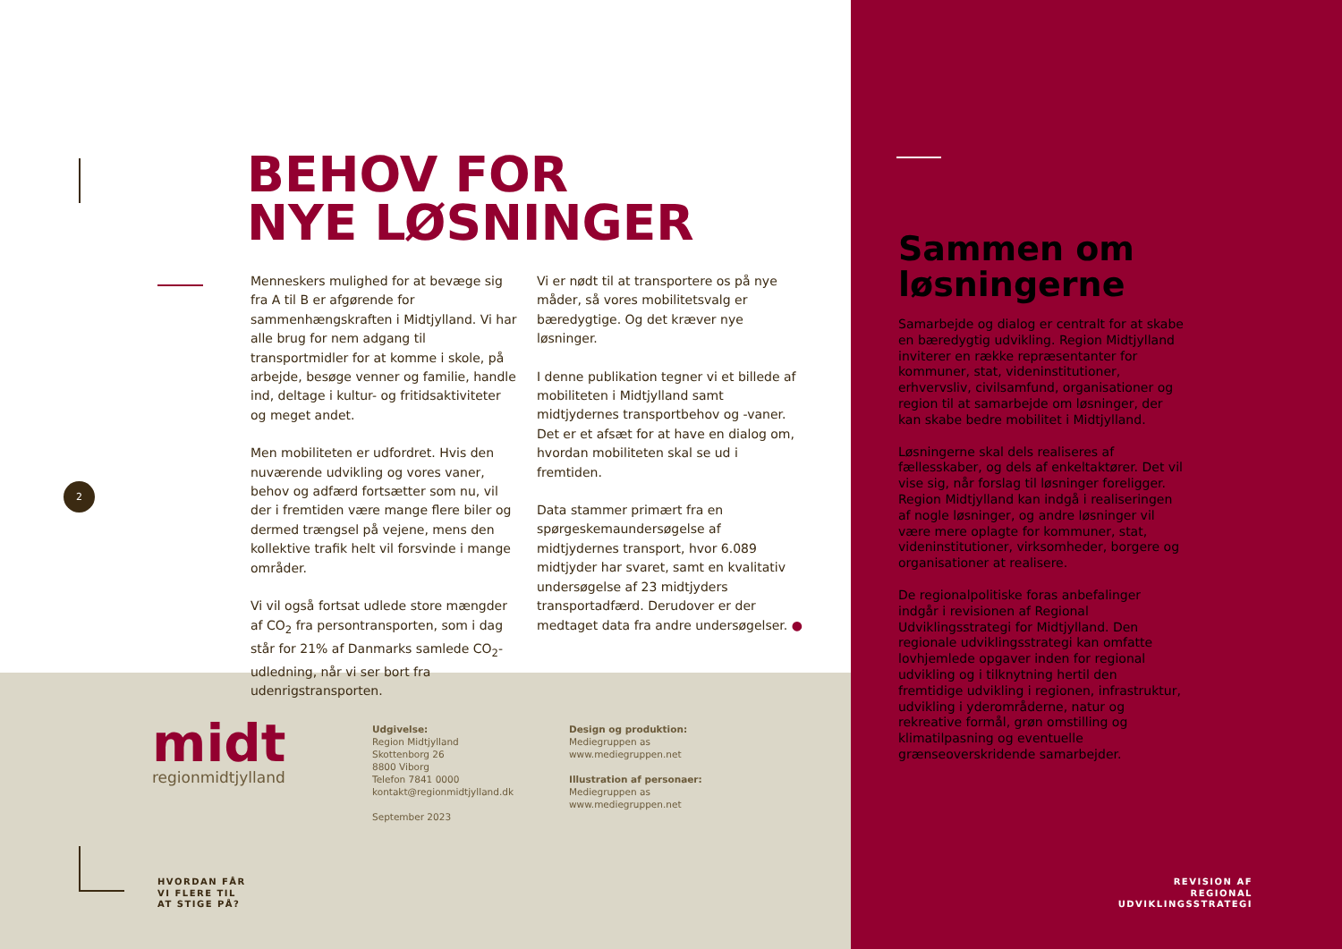BEHOV FOR
NYE LØSNINGER
Menneskers mulighed for at bevæge sig fra A til B er afgørende for sammenhængskraften i Midtjylland. Vi har alle brug for nem adgang til transportmidler for at komme i skole, på arbejde, besøge venner og familie, handle ind, deltage i kultur- og fritidsaktiviteter og meget andet.
Men mobiliteten er udfordret. Hvis den nuværende udvikling og vores vaner, behov og adfærd fortsætter som nu, vil der i fremtiden være mange flere biler og dermed trængsel på vejene, mens den kollektive trafik helt vil forsvinde i mange områder.
Vi vil også fortsat udlede store mængder af CO<sub>2</sub> fra persontransporten, som i dag står for 21% af Danmarks samlede CO<sub>2</sub>-udledning, når vi ser bort fra udenrigstransporten.
Vi er nødt til at transportere os på nye måder, så vores mobilitetsvalg er bæredygtige. Og det kræver nye løsninger.
I denne publikation tegner vi et billede af mobiliteten i Midtjylland samt midtjydernes transportbehov og -vaner. Det er et afsæt for at have en dialog om, hvordan mobiliteten skal se ud i fremtiden.
Data stammer primært fra en spørgeskemaundersøgelse af midtjydernes transport, hvor 6.089 midtjyder har svaret, samt en kvalitativ undersøgelse af 23 midtjyders transportadfærd. Derudover er der medtaget data fra andre undersøgelser. ●
2
midt
regionmidtjylland
Udgivelse:
Region Midtjylland
Skottenborg 26
8800 Viborg
Telefon 7841 0000
kontakt@regionmidtjylland.dk
September 2023
Design og produktion:
Mediegruppen as
www.mediegruppen.net
Illustration af personaer:
Mediegruppen as
www.mediegruppen.net
HVORDAN FÅR
VI FLERE TIL
AT STIGE PÅ?
Sammen om
løsningerne
Samarbejde og dialog er centralt for at skabe en bæredygtig udvikling. Region Midtjylland inviterer en række repræsentanter for kommuner, stat, videninstitutioner, erhvervsliv, civilsamfund, organisationer og region til at samarbejde om løsninger, der kan skabe bedre mobilitet i Midtjylland.
Løsningerne skal dels realiseres af fællesskaber, og dels af enkeltaktører. Det vil vise sig, når forslag til løsninger foreligger. Region Midtjylland kan indgå i realiseringen af nogle løsninger, og andre løsninger vil være mere oplagte for kommuner, stat, videninstitutioner, virksomheder, borgere og organisationer at realisere.
De regionalpolitiske foras anbefalinger indgår i revisionen af Regional Udviklingsstrategi for Midtjylland. Den regionale udviklingsstrategi kan omfatte lovhjemlede opgaver inden for regional udvikling og i tilknytning hertil den fremtidige udvikling i regionen, infrastruktur, udvikling i yderområderne, natur og rekreative formål, grøn omstilling og klimatilpasning og eventuelle grænseoverskridende samarbejder.
REVISION AF
REGIONAL
UDVIKLINGSSTRATEGI